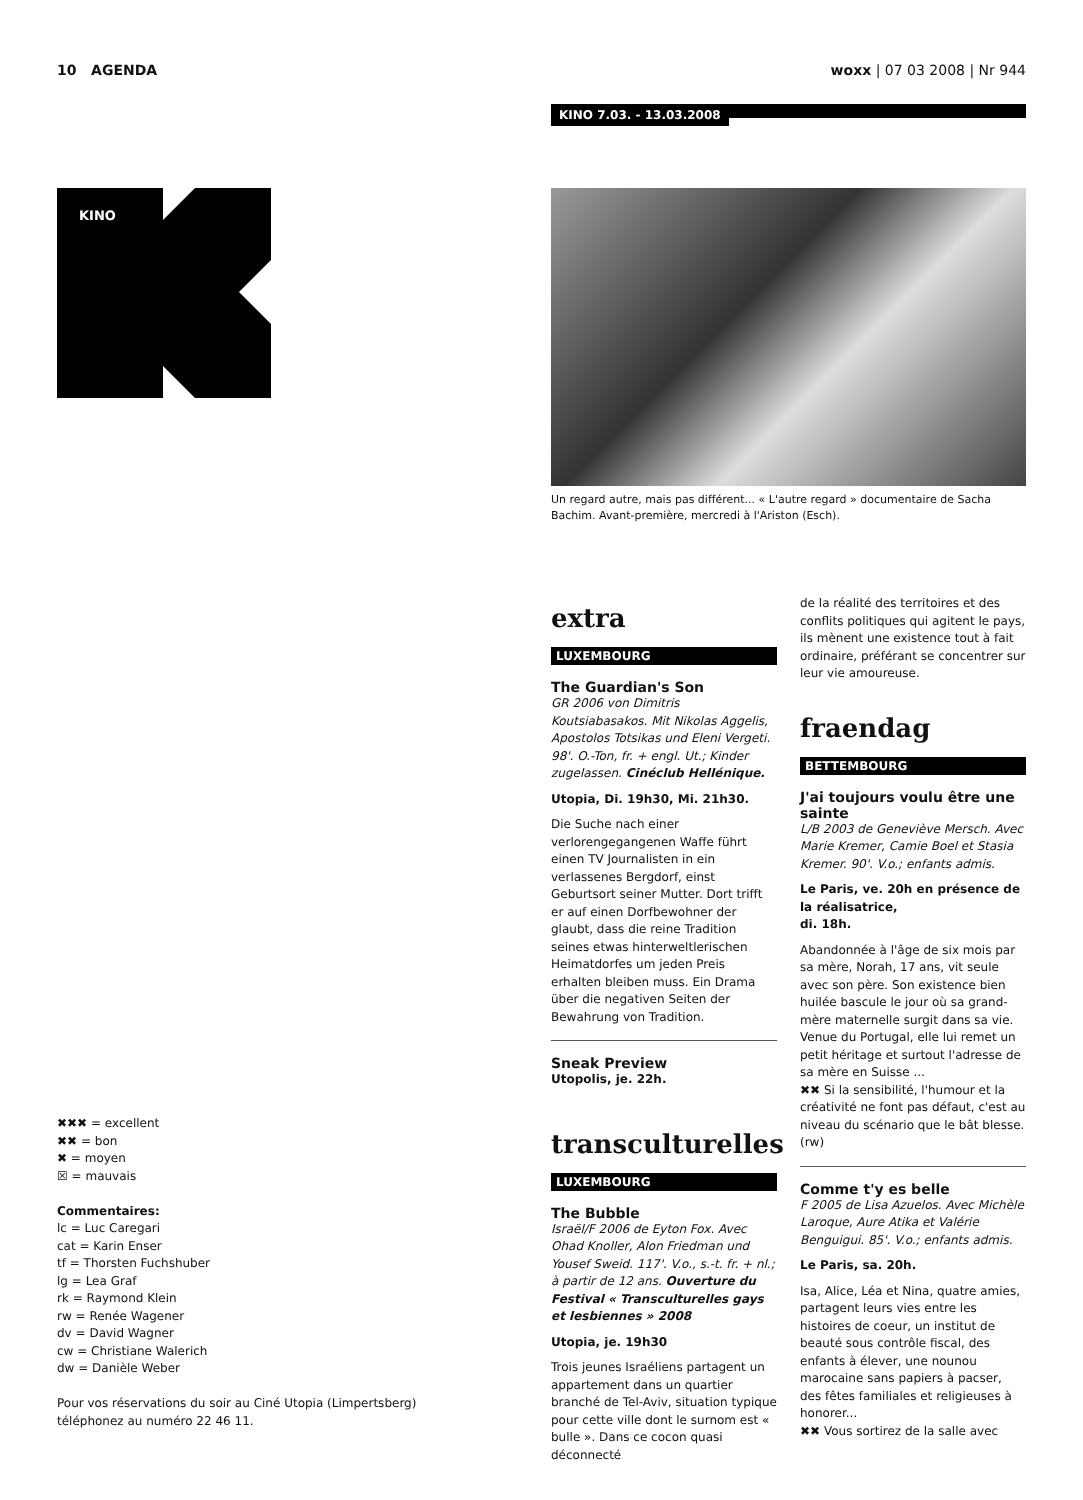10 AGENDA woxx | 07 03 2008 | Nr 944
KINO 7.03. - 13.03.2008
KINO
Un regard autre, mais pas différent... « L'autre regard » documentaire de Sacha Bachim. Avant-première, mercredi à l'Ariston (Esch).
✖✖✖ = excellent
✖✖ = bon
✖ = moyen
☒ = mauvais
Commentaires:
lc = Luc Caregari
cat = Karin Enser
tf = Thorsten Fuchshuber
lg = Lea Graf
rk = Raymond Klein
rw = Renée Wagener
dv = David Wagner
cw = Christiane Walerich
dw = Danièle Weber
Pour vos réservations du soir au Ciné Utopia (Limpertsberg) téléphonez au numéro 22 46 11.
extra
LUXEMBOURG
The Guardian's Son
GR 2006 von Dimitris Koutsiabasakos. Mit Nikolas Aggelis, Apostolos Totsikas und Eleni Vergeti. 98'. O.-Ton, fr. + engl. Ut.; Kinder zugelassen. Cinéclub Hellénique.
Utopia, Di. 19h30, Mi. 21h30.
Die Suche nach einer verlorengegangenen Waffe führt einen TV Journalisten in ein verlassenes Bergdorf, einst Geburtsort seiner Mutter. Dort trifft er auf einen Dorfbewohner der glaubt, dass die reine Tradition seines etwas hinterweltlerischen Heimatdorfes um jeden Preis erhalten bleiben muss. Ein Drama über die negativen Seiten der Bewahrung von Tradition.
Sneak Preview
Utopolis, je. 22h.
transculturelles
LUXEMBOURG
The Bubble
Israël/F 2006 de Eyton Fox. Avec Ohad Knoller, Alon Friedman und Yousef Sweid. 117'. V.o., s.-t. fr. + nl.; à partir de 12 ans. Ouverture du Festival « Transculturelles gays et lesbiennes » 2008
Utopia, je. 19h30
Trois jeunes Israéliens partagent un appartement dans un quartier branché de Tel-Aviv, situation typique pour cette ville dont le surnom est « bulle ». Dans ce cocon quasi déconnecté
de la réalité des territoires et des conflits politiques qui agitent le pays, ils mènent une existence tout à fait ordinaire, préférant se concentrer sur leur vie amoureuse.
fraendag
BETTEMBOURG
J'ai toujours voulu être une sainte
L/B 2003 de Geneviève Mersch. Avec Marie Kremer, Camie Boel et Stasia Kremer. 90'. V.o.; enfants admis.
Le Paris, ve. 20h en présence de la réalisatrice,
di. 18h.
Abandonnée à l'âge de six mois par sa mère, Norah, 17 ans, vit seule avec son père. Son existence bien huilée bascule le jour où sa grand-mère maternelle surgit dans sa vie. Venue du Portugal, elle lui remet un petit héritage et surtout l'adresse de sa mère en Suisse ...
✖✖ Si la sensibilité, l'humour et la créativité ne font pas défaut, c'est au niveau du scénario que le bât blesse. (rw)
Comme t'y es belle
F 2005 de Lisa Azuelos. Avec Michèle Laroque, Aure Atika et Valérie Benguigui. 85'. V.o.; enfants admis.
Le Paris, sa. 20h.
Isa, Alice, Léa et Nina, quatre amies, partagent leurs vies entre les histoires de coeur, un institut de beauté sous contrôle fiscal, des enfants à élever, une nounou marocaine sans papiers à pacser, des fêtes familiales et religieuses à honorer...
✖✖ Vous sortirez de la salle avec